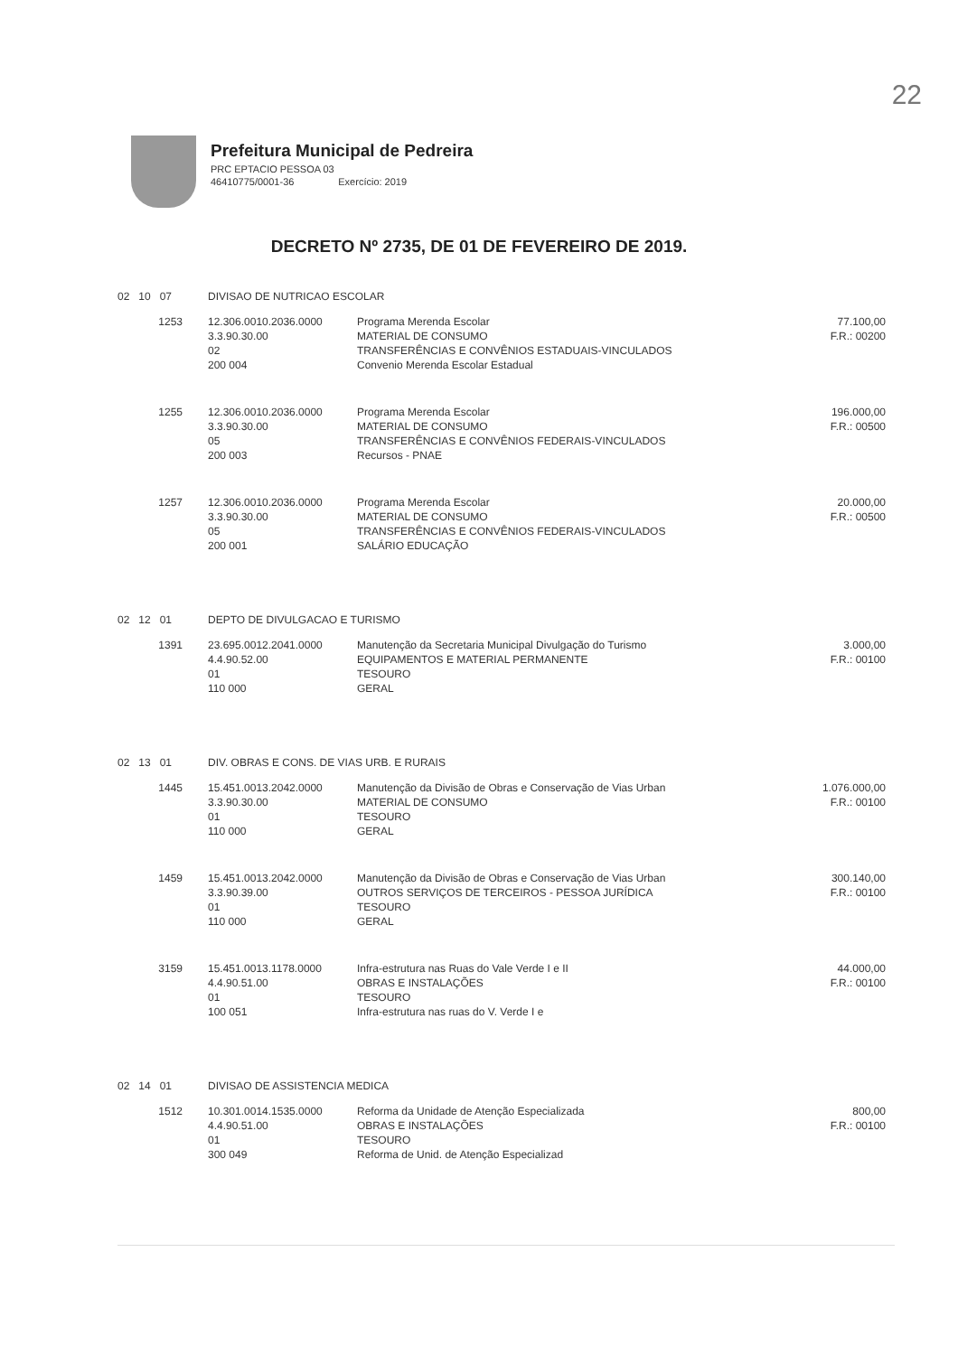22
Prefeitura Municipal de Pedreira
PRC EPTACIO PESSOA 03
46410775/0001-36 Exercício: 2019
DECRETO Nº 2735, DE 01 DE FEVEREIRO DE 2019.
| 02 10 07 | DIVISAO DE NUTRICAO ESCOLAR | | |
| 1253 | 12.306.0010.2036.0000 3.3.90.30.00 02 200 004 | Programa Merenda Escolar MATERIAL DE CONSUMO TRANSFERÊNCIAS E CONVÊNIOS ESTADUAIS-VINCULADOS Convenio Merenda Escolar Estadual | 77.100,00 F.R.: 00200 |
| 1255 | 12.306.0010.2036.0000 3.3.90.30.00 05 200 003 | Programa Merenda Escolar MATERIAL DE CONSUMO TRANSFERÊNCIAS E CONVÊNIOS FEDERAIS-VINCULADOS Recursos - PNAE | 196.000,00 F.R.: 00500 |
| 1257 | 12.306.0010.2036.0000 3.3.90.30.00 05 200 001 | Programa Merenda Escolar MATERIAL DE CONSUMO TRANSFERÊNCIAS E CONVÊNIOS FEDERAIS-VINCULADOS SALÁRIO EDUCAÇÃO | 20.000,00 F.R.: 00500 |
| 02 12 01 | DEPTO DE DIVULGACAO E TURISMO | | |
| 1391 | 23.695.0012.2041.0000 4.4.90.52.00 01 110 000 | Manutenção da Secretaria Municipal Divulgação do Turismo EQUIPAMENTOS E MATERIAL PERMANENTE TESOURO GERAL | 3.000,00 F.R.: 00100 |
| 02 13 01 | DIV. OBRAS E CONS. DE VIAS URB. E RURAIS | | |
| 1445 | 15.451.0013.2042.0000 3.3.90.30.00 01 110 000 | Manutenção da Divisão de Obras e Conservação de Vias Urban MATERIAL DE CONSUMO TESOURO GERAL | 1.076.000,00 F.R.: 00100 |
| 1459 | 15.451.0013.2042.0000 3.3.90.39.00 01 110 000 | Manutenção da Divisão de Obras e Conservação de Vias Urban OUTROS SERVIÇOS DE TERCEIROS - PESSOA JURÍDICA TESOURO GERAL | 300.140,00 F.R.: 00100 |
| 3159 | 15.451.0013.1178.0000 4.4.90.51.00 01 100 051 | Infra-estrutura nas Ruas do Vale Verde I e II OBRAS E INSTALAÇÕES TESOURO Infra-estrutura nas ruas do V. Verde I e | 44.000,00 F.R.: 00100 |
| 02 14 01 | DIVISAO DE ASSISTENCIA MEDICA | | |
| 1512 | 10.301.0014.1535.0000 4.4.90.51.00 01 300 049 | Reforma da Unidade de Atenção Especializada OBRAS E INSTALAÇÕES TESOURO Reforma de Unid. de Atenção Especializad | 800,00 F.R.: 00100 |